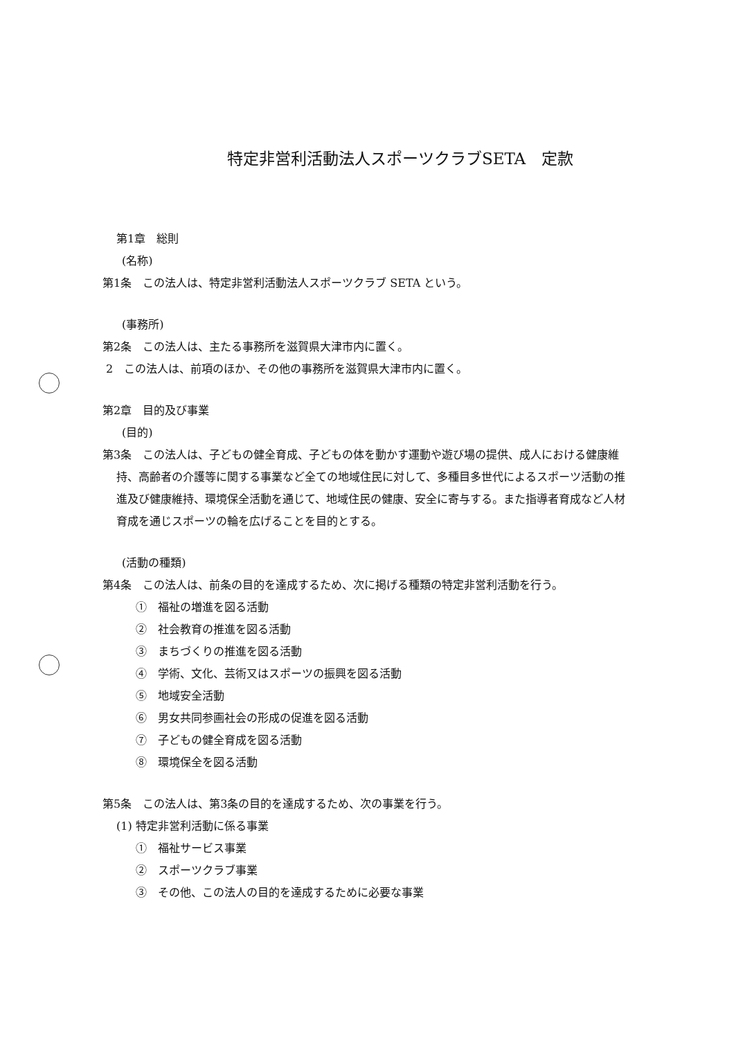特定非営利活動法人スポーツクラブSETA　定款
第1章　総則
(名称)
第1条　この法人は、特定非営利活動法人スポーツクラブ SETA という。
(事務所)
第2条　この法人は、主たる事務所を滋賀県大津市内に置く。
2　この法人は、前項のほか、その他の事務所を滋賀県大津市内に置く。
第2章　目的及び事業
(目的)
第3条　この法人は、子どもの健全育成、子どもの体を動かす運動や遊び場の提供、成人における健康維持、高齢者の介護等に関する事業など全ての地域住民に対して、多種目多世代によるスポーツ活動の推進及び健康維持、環境保全活動を通じて、地域住民の健康、安全に寄与する。また指導者育成など人材育成を通じスポーツの輪を広げることを目的とする。
(活動の種類)
第4条　この法人は、前条の目的を達成するため、次に掲げる種類の特定非営利活動を行う。
①　福祉の増進を図る活動
②　社会教育の推進を図る活動
③　まちづくりの推進を図る活動
④　学術、文化、芸術又はスポーツの振興を図る活動
⑤　地域安全活動
⑥　男女共同参画社会の形成の促進を図る活動
⑦　子どもの健全育成を図る活動
⑧　環境保全を図る活動
第5条　この法人は、第3条の目的を達成するため、次の事業を行う。
(1) 特定非営利活動に係る事業
①　福祉サービス事業
②　スポーツクラブ事業
③　その他、この法人の目的を達成するために必要な事業